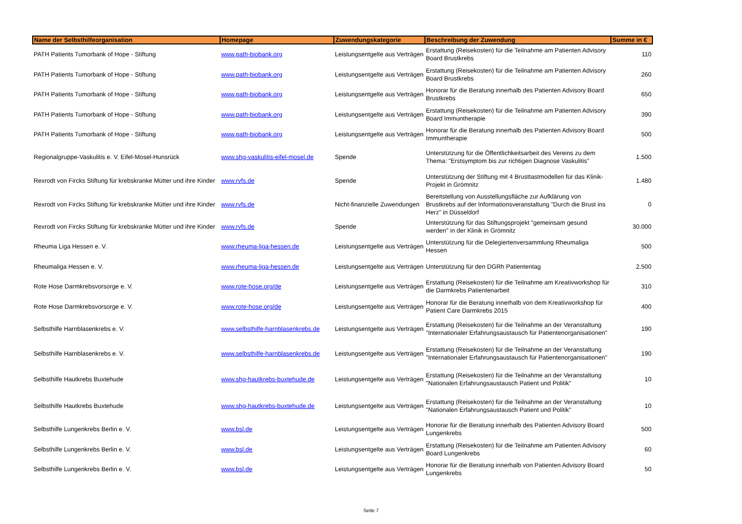| Name der Selbsthilfeorganisation | Homepage | Zuwendungskategorie | Beschreibung der Zuwendung | Summe in € |
| --- | --- | --- | --- | --- |
| PATH Patients Tumorbank of Hope - Stiftung | www.path-biobank.org | Leistungsentgelte aus Verträgen | Erstattung (Reisekosten) für die Teilnahme am Patienten Advisory Board Brustkrebs | 110 |
| PATH Patients Tumorbank of Hope - Stiftung | www.path-biobank.org | Leistungsentgelte aus Verträgen | Erstattung (Reisekosten) für die Teilnahme am Patienten Advisory Board Brustkrebs | 260 |
| PATH Patients Tumorbank of Hope - Stiftung | www.path-biobank.org | Leistungsentgelte aus Verträgen | Honorar für die Beratung innerhalb des Patienten Advisory Board Brustkrebs | 650 |
| PATH Patients Tumorbank of Hope - Stiftung | www.path-biobank.org | Leistungsentgelte aus Verträgen | Erstattung (Reisekosten) für die Teilnahme am Patienten Advisory Board Immuntherapie | 390 |
| PATH Patients Tumorbank of Hope - Stiftung | www.path-biobank.org | Leistungsentgelte aus Verträgen | Honorar für die Beratung innerhalb des Patienten Advisory Board Immuntherapie | 500 |
| Regionalgruppe-Vaskulitis e. V. Eifel-Mosel-Hunsrück | www.shg-vaskulitis-eifel-mosel.de | Spende | Unterstützung für die Öffentlichkeitsarbeit des Vereins zu dem Thema: "Erstsymptom bis zur richtigen Diagnose Vaskulitis" | 1.500 |
| Rexrodt von Fircks Stiftung für krebskranke Mütter und ihre Kinder | www.rvfs.de | Spende | Unterstützung der Stiftung mit 4 Brusttastmodellen für das Klinik-Projekt in Grömnitz | 1.480 |
| Rexrodt von Fircks Stiftung für krebskranke Mütter und ihre Kinder | www.rvfs.de | Nicht-finanzielle Zuwendungen | Bereitstellung von Ausstellungsfläche zur Aufklärung von Brustkrebs auf der Informationsveranstaltung "Durch die Brust ins Herz" in Düsseldorf | 0 |
| Rexrodt von Fircks Stiftung für krebskranke Mütter und ihre Kinder | www.rvfs.de | Spende | Unterstützung für das Stiftungsprojekt "gemeinsam gesund werden" in der Klinik in Grömnitz | 30.000 |
| Rheuma Liga Hessen e. V. | www.rheuma-liga-hessen.de | Leistungsentgelte aus Verträgen | Unterstützung für die Delegiertenversammlung Rheumaliga Hessen | 500 |
| Rheumaliga Hessen e. V. | www.rheuma-liga-hessen.de | Leistungsentgelte aus Verträgen | Unterstützung für den DGRh Patiententag | 2.500 |
| Rote Hose Darmkrebsvorsorge e. V. | www.rote-hose.org/de | Leistungsentgelte aus Verträgen | Erstattung (Reisekosten) für die Teilnahme am Kreativworkshop für die Darmkrebs Patientenarbeit | 310 |
| Rote Hose Darmkrebsvorsorge e. V. | www.rote-hose.org/de | Leistungsentgelte aus Verträgen | Honorar für die Beratung innerhalb von dem Kreativworkshop für Patient Care Darmkrebs 2015 | 400 |
| Selbsthilfe Harnblasenkrebs e. V. | www.selbsthilfe-harnblasenkrebs.de | Leistungsentgelte aus Verträgen | Erstattung (Reisekosten) für die Teilnahme an der Veranstaltung "Internationaler Erfahrungsaustausch für Patientenorganisationen" | 190 |
| Selbsthilfe Harnblasenkrebs e. V. | www.selbsthilfe-harnblasenkrebs.de | Leistungsentgelte aus Verträgen | Erstattung (Reisekosten) für die Teilnahme an der Veranstaltung "Internationaler Erfahrungsaustausch für Patientenorganisationen" | 190 |
| Selbsthilfe Hautkrebs Buxtehude | www.shg-hautkrebs-buxtehude.de | Leistungsentgelte aus Verträgen | Erstattung (Reisekosten) für die Teilnahme an der Veranstaltung "Nationalen Erfahrungsaustausch Patient und Politik" | 10 |
| Selbsthilfe Hautkrebs Buxtehude | www.shg-hautkrebs-buxtehude.de | Leistungsentgelte aus Verträgen | Erstattung (Reisekosten) für die Teilnahme an der Veranstaltung "Nationalen Erfahrungsaustausch Patient und Politik" | 10 |
| Selbsthilfe Lungenkrebs Berlin e. V. | www.bsl.de | Leistungsentgelte aus Verträgen | Honorar für die Beratung innerhalb des Patienten Advisory Board Lungenkrebs | 500 |
| Selbsthilfe Lungenkrebs Berlin e. V. | www.bsl.de | Leistungsentgelte aus Verträgen | Erstattung (Reisekosten) für die Teilnahme am Patienten Advisory Board Lungenkrebs | 60 |
| Selbsthilfe Lungenkrebs Berlin e. V. | www.bsl.de | Leistungsentgelte aus Verträgen | Honorar für die Beratung innerhalb von Patienten Advisory Board Lungenkrebs | 50 |
Seite 7